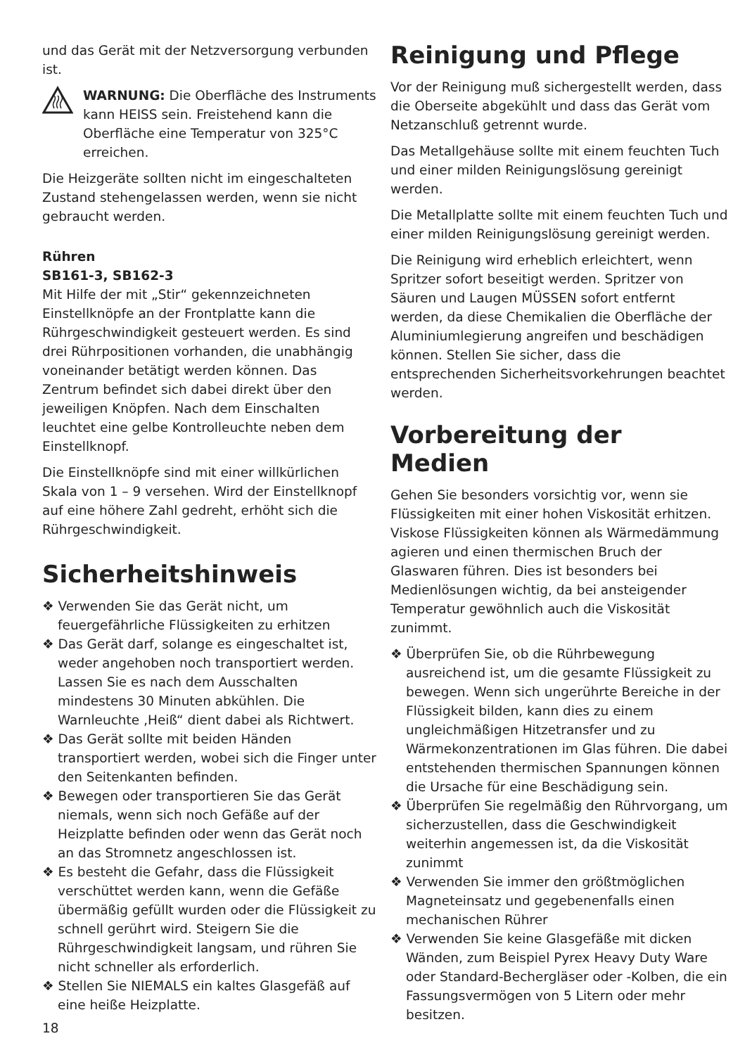und das Gerät mit der Netzversorgung verbunden ist.
WARNUNG: Die Oberfläche des Instruments kann HEISS sein. Freistehend kann die Oberfläche eine Temperatur von 325°C erreichen.
Die Heizgeräte sollten nicht im eingeschalteten Zustand stehengelassen werden, wenn sie nicht gebraucht werden.
Rühren
SB161-3, SB162-3
Mit Hilfe der mit „Stir“ gekennzeichneten Einstellknöpfe an der Frontplatte kann die Rührgeschwindigkeit gesteuert werden. Es sind drei Rührpositionen vorhanden, die unabhängig voneinander betätigt werden können. Das Zentrum befindet sich dabei direkt über den jeweiligen Knöpfen. Nach dem Einschalten leuchtet eine gelbe Kontrolleuchte neben dem Einstellknopf.
Die Einstellknöpfe sind mit einer willkürlichen Skala von 1 – 9 versehen. Wird der Einstellknopf auf eine höhere Zahl gedreht, erhöht sich die Rührgeschwindigkeit.
Sicherheitshinweis
❖ Verwenden Sie das Gerät nicht, um feuergefährliche Flüssigkeiten zu erhitzen
❖ Das Gerät darf, solange es eingeschaltet ist, weder angehoben noch transportiert werden. Lassen Sie es nach dem Ausschalten mindestens 30 Minuten abkühlen. Die Warnleuchte ‚Heiß“ dient dabei als Richtwert.
❖ Das Gerät sollte mit beiden Händen transportiert werden, wobei sich die Finger unter den Seitenkanten befinden.
❖ Bewegen oder transportieren Sie das Gerät niemals, wenn sich noch Gefäße auf der Heizplatte befinden oder wenn das Gerät noch an das Stromnetz angeschlossen ist.
❖ Es besteht die Gefahr, dass die Flüssigkeit verschüttet werden kann, wenn die Gefäße übermäßig gefüllt wurden oder die Flüssigkeit zu schnell gerührt wird. Steigern Sie die Rührgeschwindigkeit langsam, und rühren Sie nicht schneller als erforderlich.
❖ Stellen Sie NIEMALS ein kaltes Glasgefäß auf eine heiße Heizplatte.
18
Reinigung und Pflege
Vor der Reinigung muß sichergestellt werden, dass die Oberseite abgekühlt und dass das Gerät vom Netzanschluß getrennt wurde.
Das Metallgehäuse sollte mit einem feuchten Tuch und einer milden Reinigungslösung gereinigt werden.
Die Metallplatte sollte mit einem feuchten Tuch und einer milden Reinigungslösung gereinigt werden.
Die Reinigung wird erheblich erleichtert, wenn Spritzer sofort beseitigt werden. Spritzer von Säuren und Laugen MÜSSEN sofort entfernt werden, da diese Chemikalien die Oberfläche der Aluminiumlegierung angreifen und beschädigen können. Stellen Sie sicher, dass die entsprechenden Sicherheitsvorkehrungen beachtet werden.
Vorbereitung der Medien
Gehen Sie besonders vorsichtig vor, wenn sie Flüssigkeiten mit einer hohen Viskosität erhitzen. Viskose Flüssigkeiten können als Wärmedämmung agieren und einen thermischen Bruch der Glaswaren führen. Dies ist besonders bei Medienlösungen wichtig, da bei ansteigender Temperatur gewöhnlich auch die Viskosität zunimmt.
❖ Überprüfen Sie, ob die Rührbewegung ausreichend ist, um die gesamte Flüssigkeit zu bewegen. Wenn sich ungerührte Bereiche in der Flüssigkeit bilden, kann dies zu einem ungleichmäßigen Hitzetransfer und zu Wärmekonzentrationen im Glas führen. Die dabei entstehenden thermischen Spannungen können die Ursache für eine Beschädigung sein.
❖ Überprüfen Sie regelmäßig den Rührvorgang, um sicherzustellen, dass die Geschwindigkeit weiterhin angemessen ist, da die Viskosität zunimmt
❖ Verwenden Sie immer den größtmöglichen Magneteinsatz und gegebenenfalls einen mechanischen Rührer
❖ Verwenden Sie keine Glasgefäße mit dicken Wänden, zum Beispiel Pyrex Heavy Duty Ware oder Standard-Bechergläser oder -Kolben, die ein Fassungsvermögen von 5 Litern oder mehr besitzen.